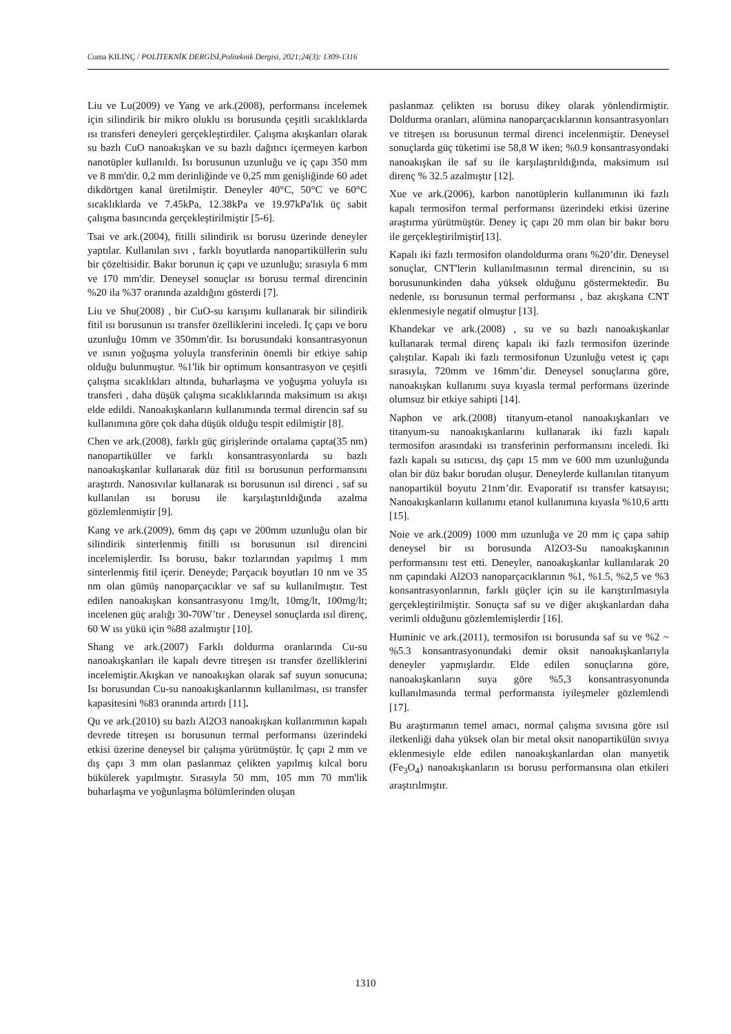Cuma KILINÇ / POLİTEKNİK DERGİSİ,Politeknik Dergisi, 2021;24(3): 1309-1316
Liu ve Lu(2009) ve Yang ve ark.(2008), performansı incelemek için silindirik bir mikro oluklu ısı borusunda çeşitli sıcaklıklarda ısı transferi deneyleri gerçekleştirdiler. Çalışma akışkanları olarak su bazlı CuO nanoakışkan ve su bazlı dağıtıcı içermeyen karbon nanotüpler kullanıldı. Isı borusunun uzunluğu ve iç çapı 350 mm ve 8 mm'dir. 0,2 mm derinliğinde ve 0,25 mm genişliğinde 60 adet dikdörtgen kanal üretilmiştir. Deneyler 40°C, 50°C ve 60°C sıcaklıklarda ve 7.45kPa, 12.38kPa ve 19.97kPa'lık üç sabit çalışma basıncında gerçekleştirilmiştir [5-6].
Tsai ve ark.(2004), fitilli silindirik ısı borusu üzerinde deneyler yaptılar. Kullanılan sıvı , farklı boyutlarda nanopartiküllerin sulu bir çözeltisidir. Bakır borunun iç çapı ve uzunluğu; sırasıyla 6 mm ve 170 mm'dir. Deneysel sonuçlar ısı borusu termal direncinin %20 ila %37 oranında azaldığını gösterdi [7].
Liu ve Shu(2008) , bir CuO-su karışımı kullanarak bir silindirik fitil ısı borusunun ısı transfer özelliklerini inceledi. İç çapı ve boru uzunluğu 10mm ve 350mm'dir. Isı borusundaki konsantrasyonun ve ısının yoğuşma yoluyla transferinin önemli bir etkiye sahip olduğu bulunmuştur. %1'lik bir optimum konsantrasyon ve çeşitli çalışma sıcaklıkları altında, buharlaşma ve yoğuşma yoluyla ısı transferi , daha düşük çalışma sıcaklıklarında maksimum ısı akışı elde edildi. Nanoakışkanların kullanımında termal direncin saf su kullanımına göre çok daha düşük olduğu tespit edilmiştir [8].
Chen ve ark.(2008), farklı güç girişlerinde ortalama çapta(35 nm) nanopartiküller ve farklı konsantrasyonlarda su bazlı nanoakışkanlar kullanarak düz fitil ısı borusunun performansını araştırdı. Nanosıvılar kullanarak ısı borusunun ısıl direnci , saf su kullanılan ısı borusu ile karşılaştırıldığında azalma gözlemlenmiştir [9].
Kang ve ark.(2009), 6mm dış çapı ve 200mm uzunluğu olan bir silindirik sinterlenmiş fitilli ısı borusunun ısıl direncini incelemişlerdir. Isı borusu, bakır tozlarından yapılmış 1 mm sinterlenmiş fitil içerir. Deneyde; Parçacık boyutları 10 nm ve 35 nm olan gümüş nanoparçacıklar ve saf su kullanılmıştır. Test edilen nanoakışkan konsantrasyonu 1mg/lt, 10mg/lt, 100mg/lt; incelenen güç aralığı 30-70W’tır . Deneysel sonuçlarda ısıl direnç, 60 W ısı yükü için %88 azalmıştır [10].
Shang ve ark.(2007) Farklı doldurma oranlarında Cu-su nanoakışkanları ile kapalı devre titreşen ısı transfer özelliklerini incelemiştir.Akışkan ve nanoakışkan olarak saf suyun sonucuna; Isı borusundan Cu-su nanoakışkanlarının kullanılması, ısı transfer kapasitesini %83 oranında artırdı [11].
Qu ve ark.(2010) su bazlı Al2O3 nanoakışkan kullanımının kapalı devrede titreşen ısı borusunun termal performansı üzerindeki etkisi üzerine deneysel bir çalışma yürütmüştür. İç çapı 2 mm ve dış çapı 3 mm olan paslanmaz çelikten yapılmış kılcal boru bükülerek yapılmıştır. Sırasıyla 50 mm, 105 mm 70 mm'lik buharlaşma ve yoğunlaşma bölümlerinden oluşan
paslanmaz çelikten ısı borusu dikey olarak yönlendirmiştir. Doldurma oranları, alümina nanoparçacıklarının konsantrasyonları ve titreşen ısı borusunun termal direnci incelenmiştir. Deneysel sonuçlarda güç tüketimi ise 58,8 W iken; %0.9 konsantrasyondaki nanoakışkan ile saf su ile karşılaştırıldığında, maksimum ısıl direnç % 32.5 azalmıştır [12].
Xue ve ark.(2006), karbon nanotüplerin kullanımının iki fazlı kapalı termosifon termal performansı üzerindeki etkisi üzerine araştırma yürütmüştür. Deney iç çapı 20 mm olan bir bakır boru ile gerçekleştirilmiştir[13].
Kapalı iki fazlı termosifon olandoldurma oranı %20’dir. Deneysel sonuçlar, CNT'lerin kullanılmasının termal direncinin, su ısı borusununkinden daha yüksek olduğunu göstermektedir. Bu nedenle, ısı borusunun termal performansı , baz akışkana CNT eklenmesiyle negatif olmuştur [13].
Khandekar ve ark.(2008) , su ve su bazlı nanoakışkanlar kullanarak termal direnç kapalı iki fazlı termosifon üzerinde çalıştılar. Kapalı iki fazlı termosifonun Uzunluğu vetest iç çapı sırasıyla, 720mm ve 16mm’dir. Deneysel sonuçlarına göre, nanoakışkan kullanımı suya kıyasla termal performans üzerinde olumsuz bir etkiye sahipti [14].
Naphon ve ark.(2008) titanyum-etanol nanoakışkanları ve titanyum-su nanoakışkanlarını kullanarak iki fazlı kapalı termosifon arasındaki ısı transferinin performansını inceledi. İki fazlı kapalı su ısıtıcısı, dış çapı 15 mm ve 600 mm uzunluğunda olan bir düz bakır borudan oluşur. Deneylerde kullanılan titanyum nanopartikül boyutu 21nm’dir. Evaporatif ısı transfer katsayısı; Nanoakışkanların kullanımı etanol kullanımına kıyasla %10,6 arttı [15].
Noie ve ark.(2009) 1000 mm uzunluğa ve 20 mm iç çapa sahip deneysel bir ısı borusunda Al2O3-Su nanoakışkanının performansını test etti. Deneyler, nanoakışkanlar kullanılarak 20 nm çapındaki Al2O3 nanoparçacıklarının %1, %1.5, %2,5 ve %3 konsantrasyonlarının, farklı güçler için su ile karıştırılmasıyla gerçekleştirilmiştir. Sonuçta saf su ve diğer akışkanlardan daha verimli olduğunu gözlemlemişlerdir [16].
Huminic ve ark.(2011), termosifon ısı borusunda saf su ve %2 ~ %5.3 konsantrasyonundaki demir oksit nanoakışkanlarıyla deneyler yapmışlardır. Elde edilen sonuçlarına göre, nanoakışkanların suya göre %5,3 konsantrasyonunda kullanılmasında termal performansta iyileşmeler gözlemlendi [17].
Bu araştırmanın temel amacı, normal çalışma sıvısına göre ısıl iletkenliği daha yüksek olan bir metal oksit nanopartikülün sıvıya eklenmesiyle elde edilen nanoakışkanlardan olan manyetik (Fe<sub>3</sub>O<sub>4</sub>) nanoakışkanların ısı borusu performansına olan etkileri araştırılmıştır.
1310